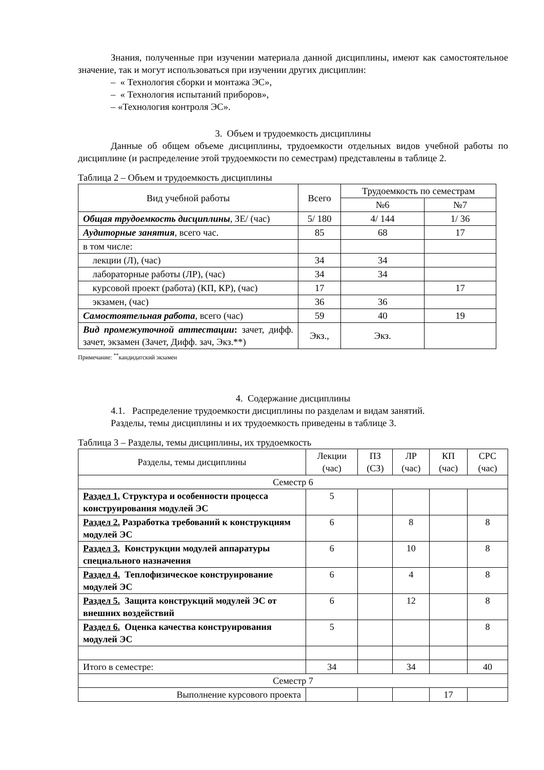Знания, полученные при изучении материала данной дисциплины, имеют как самостоятельное значение, так и могут использоваться при изучении других дисциплин:
– « Технология сборки и монтажа ЭС»,
– « Технология испытаний приборов»,
– «Технология контроля ЭС».
3. Объем и трудоемкость дисциплины
Данные об общем объеме дисциплины, трудоемкости отдельных видов учебной работы по дисциплине (и распределение этой трудоемкости по семестрам) представлены в таблице 2.
Таблица 2 – Объем и трудоемкость дисциплины
| Вид учебной работы | Всего | Трудоемкость по семестрам | |
| --- | --- | --- | --- |
| | | №6 | №7 |
| Общая трудоемкость дисциплины , ЗЕ/ (час) | 5/ 180 | 4/ 144 | 1/ 36 |
| Аудиторные занятия , всего час. | 85 | 68 | 17 |
| в том числе: | | | |
| лекции (Л), (час) | 34 | 34 | |
| лабораторные работы (ЛР), (час) | 34 | 34 | |
| курсовой проект (работа) (КП, КР), (час) | 17 | | 17 |
| экзамен, (час) | 36 | 36 | |
| Самостоятельная работа , всего (час) | 59 | 40 | 19 |
| Вид промежуточной аттестации : зачет, дифф. зачет, экзамен (Зачет, Дифф. зач, Экз.**) | Экз., | Экз. | |
Примечание: <sup>**</sup>кандидатский экзамен
4. Содержание дисциплины
4.1. Распределение трудоемкости дисциплины по разделам и видам занятий.
Разделы, темы дисциплины и их трудоемкость приведены в таблице 3.
Таблица 3 – Разделы, темы дисциплины, их трудоемкость
| Разделы, темы дисциплины | Лекции (час) | ПЗ (СЗ) | ЛР (час) | КП (час) | СРС (час) |
| --- | --- | --- | --- | --- | --- |
| Семестр 6 | | | | | |
| Раздел 1. Структура и особенности процесса конструирования модулей ЭС | 5 | | | | |
| Раздел 2. Разработка требований к конструкциям модулей ЭС | 6 | | 8 | | 8 |
| Раздел 3. Конструкции модулей аппаратуры специального назначения | 6 | | 10 | | 8 |
| Раздел 4. Теплофизическое конструирование модулей ЭС | 6 | | 4 | | 8 |
| Раздел 5. Защита конструкций модулей ЭС от внешних воздействий | 6 | | 12 | | 8 |
| Раздел 6. Оценка качества конструирования модулей ЭС | 5 | | | | 8 |
| Итого в семестре: | 34 | | 34 | | 40 |
| Семестр 7 | | | | | |
| Выполнение курсового проекта | | | | 17 | |